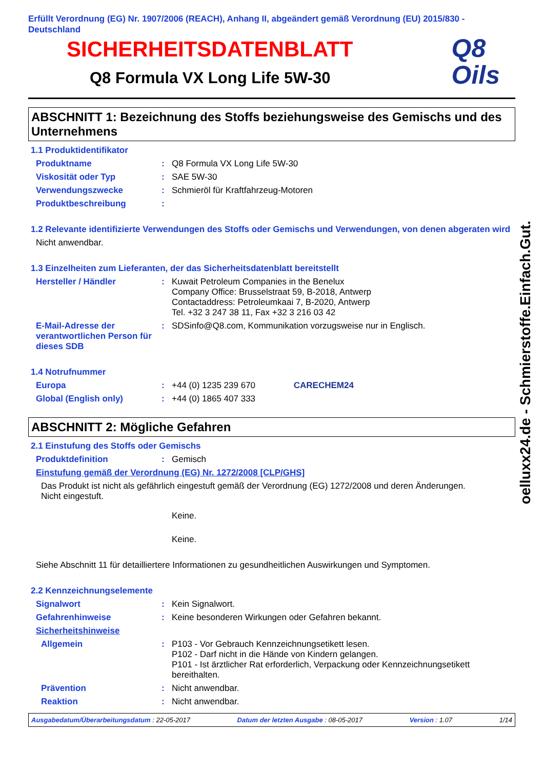Erfüllt Verordnung (EG) Nr. 1907/2006 (REACH), Anhang II, abgeändert gemäß Verordnung (EU) 2015/830 - Deutschland
SICHERHEITSDATENBLATT
Q8 Formula VX Long Life 5W-30
Q8
Oils
ABSCHNITT 1: Bezeichnung des Stoffs beziehungsweise des Gemischs und des Unternehmens
1.1 Produktidentifikator
Produktname : Q8 Formula VX Long Life 5W-30
Viskosität oder Typ : SAE 5W-30
Verwendungszwecke : Schmieröl für Kraftfahrzeug-Motoren
Produktbeschreibung :
1.2 Relevante identifizierte Verwendungen des Stoffs oder Gemischs und Verwendungen, von denen abgeraten wird
Nicht anwendbar.
1.3 Einzelheiten zum Lieferanten, der das Sicherheitsdatenblatt bereitstellt
Hersteller / Händler : Kuwait Petroleum Companies in the Benelux
Company Office: Brusselstraat 59, B-2018, Antwerp
Contactaddress: Petroleumkaai 7, B-2020, Antwerp
Tel. +32 3 247 38 11, Fax +32 3 216 03 42
E-Mail-Adresse der verantwortlichen Person für dieses SDB
: SDSinfo@Q8.com, Kommunikation vorzugsweise nur in Englisch.
1.4 Notrufnummer
Europa : +44 (0) 1235 239 670 CARECHEM24
Global (English only) : +44 (0) 1865 407 333
ABSCHNITT 2: Mögliche Gefahren
2.1 Einstufung des Stoffs oder Gemischs
Produktdefinition : Gemisch
Einstufung gemäß der Verordnung (EG) Nr. 1272/2008 [CLP/GHS]
Das Produkt ist nicht als gefährlich eingestuft gemäß der Verordnung (EG) 1272/2008 und deren Änderungen.
Nicht eingestuft.
Keine.
Keine.
Siehe Abschnitt 11 für detailliertere Informationen zu gesundheitlichen Auswirkungen und Symptomen.
2.2 Kennzeichnungselemente
Signalwort : Kein Signalwort.
Gefahrenhinweise : Keine besonderen Wirkungen oder Gefahren bekannt.
Sicherheitshinweise
Allgemein : P103 - Vor Gebrauch Kennzeichnungsetikett lesen.
P102 - Darf nicht in die Hände von Kindern gelangen.
P101 - Ist ärztlicher Rat erforderlich, Verpackung oder Kennzeichnungsetikett bereithalten.
Prävention : Nicht anwendbar.
Reaktion : Nicht anwendbar.
Ausgabedatum/Überarbeitungsdatum : 22-05-2017 Datum der letzten Ausgabe : 08-05-2017 Version : 1.07 1/14
oelluxx24.de - Schmierstoffe.Einfach.Gut.